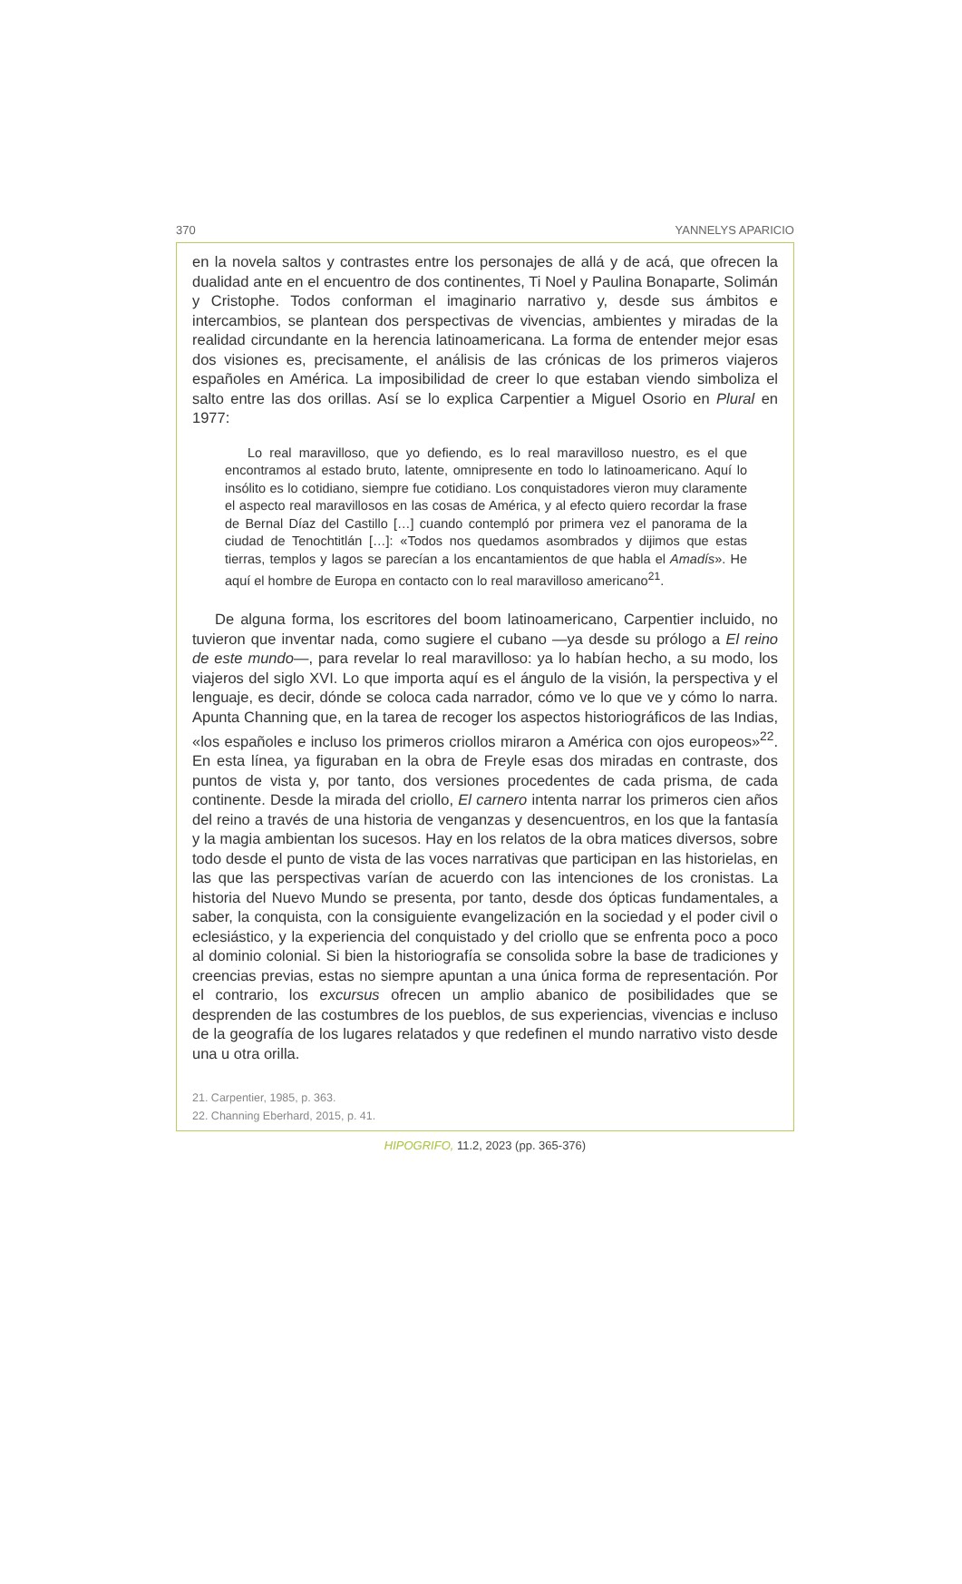370 YANNELYS APARICIO
en la novela saltos y contrastes entre los personajes de allá y de acá, que ofrecen la dualidad ante en el encuentro de dos continentes, Ti Noel y Paulina Bonaparte, Solimán y Cristophe. Todos conforman el imaginario narrativo y, desde sus ámbitos e intercambios, se plantean dos perspectivas de vivencias, ambientes y miradas de la realidad circundante en la herencia latinoamericana. La forma de entender mejor esas dos visiones es, precisamente, el análisis de las crónicas de los primeros viajeros españoles en América. La imposibilidad de creer lo que estaban viendo simboliza el salto entre las dos orillas. Así se lo explica Carpentier a Miguel Osorio en Plural en 1977:
Lo real maravilloso, que yo defiendo, es lo real maravilloso nuestro, es el que encontramos al estado bruto, latente, omnipresente en todo lo latinoamericano. Aquí lo insólito es lo cotidiano, siempre fue cotidiano. Los conquistadores vieron muy claramente el aspecto real maravillosos en las cosas de América, y al efecto quiero recordar la frase de Bernal Díaz del Castillo […] cuando contempló por primera vez el panorama de la ciudad de Tenochtitlán […]: «Todos nos quedamos asombrados y dijimos que estas tierras, templos y lagos se parecían a los encantamientos de que habla el Amadís». He aquí el hombre de Europa en contacto con lo real maravilloso americano<sup>21</sup>.
De alguna forma, los escritores del boom latinoamericano, Carpentier incluido, no tuvieron que inventar nada, como sugiere el cubano —ya desde su prólogo a El reino de este mundo—, para revelar lo real maravilloso: ya lo habían hecho, a su modo, los viajeros del siglo XVI. Lo que importa aquí es el ángulo de la visión, la perspectiva y el lenguaje, es decir, dónde se coloca cada narrador, cómo ve lo que ve y cómo lo narra. Apunta Channing que, en la tarea de recoger los aspectos historiográficos de las Indias, «los españoles e incluso los primeros criollos miraron a América con ojos europeos»<sup>22</sup>. En esta línea, ya figuraban en la obra de Freyle esas dos miradas en contraste, dos puntos de vista y, por tanto, dos versiones procedentes de cada prisma, de cada continente. Desde la mirada del criollo, El carnero intenta narrar los primeros cien años del reino a través de una historia de venganzas y desencuentros, en los que la fantasía y la magia ambientan los sucesos. Hay en los relatos de la obra matices diversos, sobre todo desde el punto de vista de las voces narrativas que participan en las historielas, en las que las perspectivas varían de acuerdo con las intenciones de los cronistas. La historia del Nuevo Mundo se presenta, por tanto, desde dos ópticas fundamentales, a saber, la conquista, con la consiguiente evangelización en la sociedad y el poder civil o eclesiástico, y la experiencia del conquistado y del criollo que se enfrenta poco a poco al dominio colonial. Si bien la historiografía se consolida sobre la base de tradiciones y creencias previas, estas no siempre apuntan a una única forma de representación. Por el contrario, los excursus ofrecen un amplio abanico de posibilidades que se desprenden de las costumbres de los pueblos, de sus experiencias, vivencias e incluso de la geografía de los lugares relatados y que redefinen el mundo narrativo visto desde una u otra orilla.
21. Carpentier, 1985, p. 363.
22. Channing Eberhard, 2015, p. 41.
HIPOGRIFO, 11.2, 2023 (pp. 365-376)